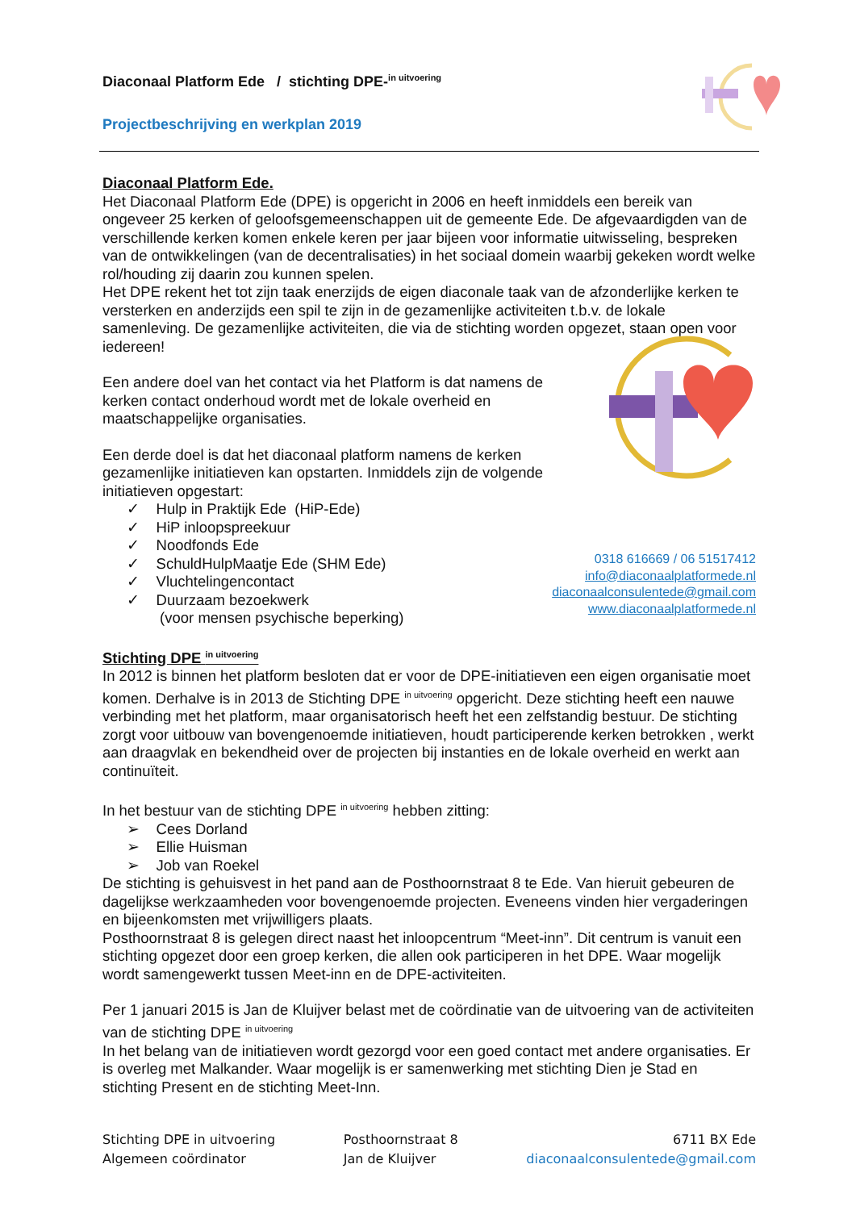Diaconaal Platform Ede / stichting DPE-<sup>in uitvoering</sup>
Projectbeschrijving en werkplan 2019
Diaconaal Platform Ede.
Het Diaconaal Platform Ede (DPE) is opgericht in 2006 en heeft inmiddels een bereik van ongeveer 25 kerken of geloofsgemeenschappen uit de gemeente Ede. De afgevaardigden van de verschillende kerken komen enkele keren per jaar bijeen voor informatie uitwisseling, bespreken van de ontwikkelingen (van de decentralisaties) in het sociaal domein waarbij gekeken wordt welke rol/houding zij daarin zou kunnen spelen.
Het DPE rekent het tot zijn taak enerzijds de eigen diaconale taak van de afzonderlijke kerken te versterken en anderzijds een spil te zijn in de gezamenlijke activiteiten t.b.v. de lokale samenleving. De gezamenlijke activiteiten, die via de stichting worden opgezet, staan open voor iedereen!
Een andere doel van het contact via het Platform is dat namens de kerken contact onderhoud wordt met de lokale overheid en maatschappelijke organisaties.
Een derde doel is dat het diaconaal platform namens de kerken gezamenlijke initiatieven kan opstarten. Inmiddels zijn de volgende initiatieven opgestart:
✓ Hulp in Praktijk Ede (HiP-Ede)
✓ HiP inloopspreekuur
✓ Noodfonds Ede
✓ SchuldHulpMaatje Ede (SHM Ede)
✓ Vluchtelingencontact
✓ Duurzaam bezoekwerk
(voor mensen psychische beperking)
0318 616669 / 06 51517412
info@diaconaalplatformede.nl
diaconaalconsulentede@gmail.com
www.diaconaalplatformede.nl
Stichting DPE <sup>in uitvoering</sup>
In 2012 is binnen het platform besloten dat er voor de DPE-initiatieven een eigen organisatie moet komen. Derhalve is in 2013 de Stichting DPE <sup>in uitvoering</sup> opgericht. Deze stichting heeft een nauwe verbinding met het platform, maar organisatorisch heeft het een zelfstandig bestuur. De stichting zorgt voor uitbouw van bovengenoemde initiatieven, houdt participerende kerken betrokken , werkt aan draagvlak en bekendheid over de projecten bij instanties en de lokale overheid en werkt aan continuïteit.
In het bestuur van de stichting DPE <sup>in uitvoering</sup> hebben zitting:
➢ Cees Dorland
➢ Ellie Huisman
➢ Job van Roekel
De stichting is gehuisvest in het pand aan de Posthoornstraat 8 te Ede. Van hieruit gebeuren de dagelijkse werkzaamheden voor bovengenoemde projecten. Eveneens vinden hier vergaderingen en bijeenkomsten met vrijwilligers plaats.
Posthoornstraat 8 is gelegen direct naast het inloopcentrum “Meet-inn”. Dit centrum is vanuit een stichting opgezet door een groep kerken, die allen ook participeren in het DPE. Waar mogelijk wordt samengewerkt tussen Meet-inn en de DPE-activiteiten.
Per 1 januari 2015 is Jan de Kluijver belast met de coördinatie van de uitvoering van de activiteiten van de stichting DPE <sup>in uitvoering</sup>
In het belang van de initiatieven wordt gezorgd voor een goed contact met andere organisaties. Er is overleg met Malkander. Waar mogelijk is er samenwerking met stichting Dien je Stad en stichting Present en de stichting Meet-Inn.
Stichting DPE in uitvoering
Algemeen coördinator
Posthoornstraat 8
Jan de Kluijver
6711 BX Ede
diaconaalconsulentede@gmail.com